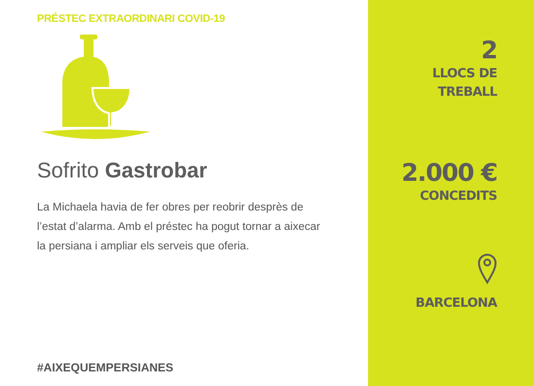PRÉSTEC EXTRAORDINARI COVID-19
Sofrito Gastrobar
La Michaela havia de fer obres per reobrir desprès de l’estat d’alarma. Amb el préstec ha pogut tornar a aixecar la persiana i ampliar els serveis que oferia.
#AIXEQUEMPERSIANES
2
LLOCS DE
TREBALL
2.000 €
CONCEDITS
BARCELONA